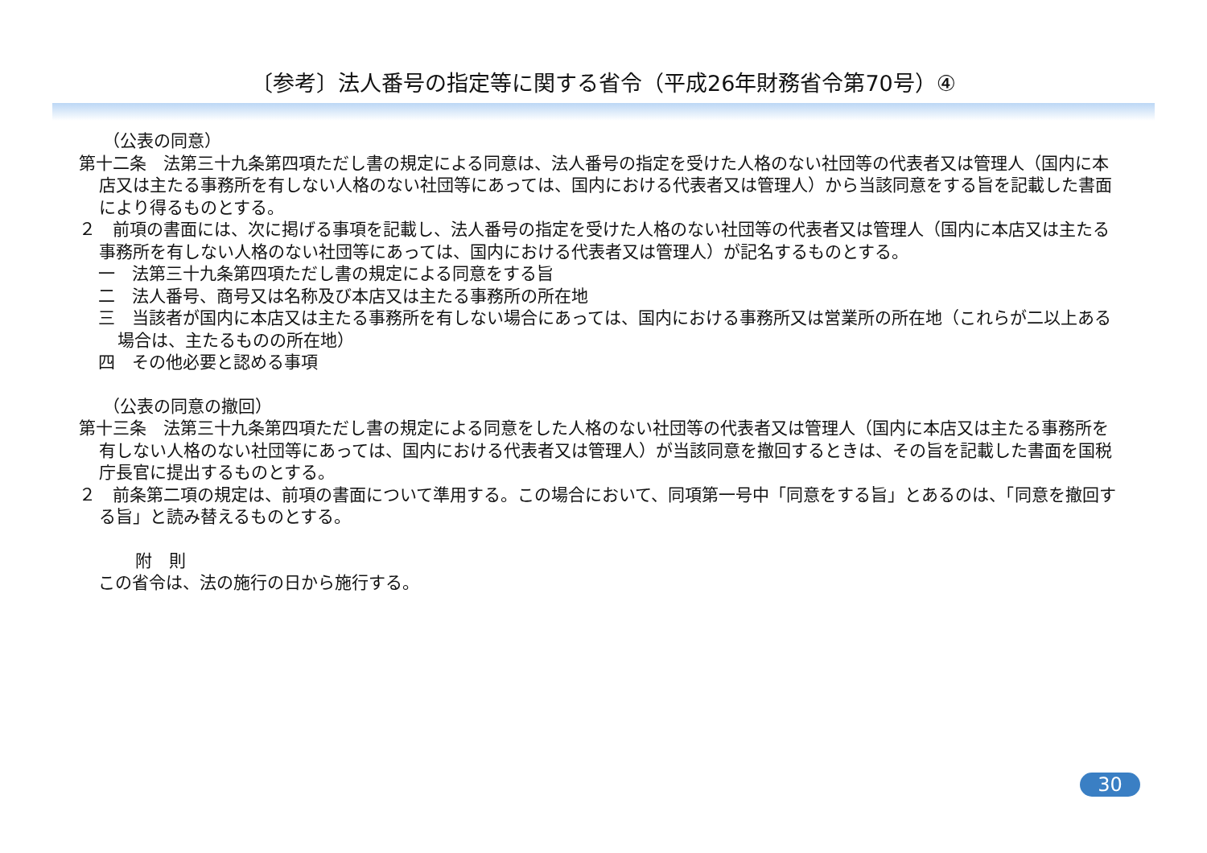〔参考〕法人番号の指定等に関する省令（平成26年財務省令第70号）④
（公表の同意）
第十二条　法第三十九条第四項ただし書の規定による同意は、法人番号の指定を受けた人格のない社団等の代表者又は管理人（国内に本店又は主たる事務所を有しない人格のない社団等にあっては、国内における代表者又は管理人）から当該同意をする旨を記載した書面により得るものとする。
２　前項の書面には、次に掲げる事項を記載し、法人番号の指定を受けた人格のない社団等の代表者又は管理人（国内に本店又は主たる事務所を有しない人格のない社団等にあっては、国内における代表者又は管理人）が記名するものとする。
一　法第三十九条第四項ただし書の規定による同意をする旨
二　法人番号、商号又は名称及び本店又は主たる事務所の所在地
三　当該者が国内に本店又は主たる事務所を有しない場合にあっては、国内における事務所又は営業所の所在地（これらが二以上ある場合は、主たるものの所在地）
四　その他必要と認める事項
（公表の同意の撤回）
第十三条　法第三十九条第四項ただし書の規定による同意をした人格のない社団等の代表者又は管理人（国内に本店又は主たる事務所を有しない人格のない社団等にあっては、国内における代表者又は管理人）が当該同意を撤回するときは、その旨を記載した書面を国税庁長官に提出するものとする。
２　前条第二項の規定は、前項の書面について準用する。この場合において、同項第一号中「同意をする旨」とあるのは、「同意を撤回する旨」と読み替えるものとする。
附　則
この省令は、法の施行の日から施行する。
30